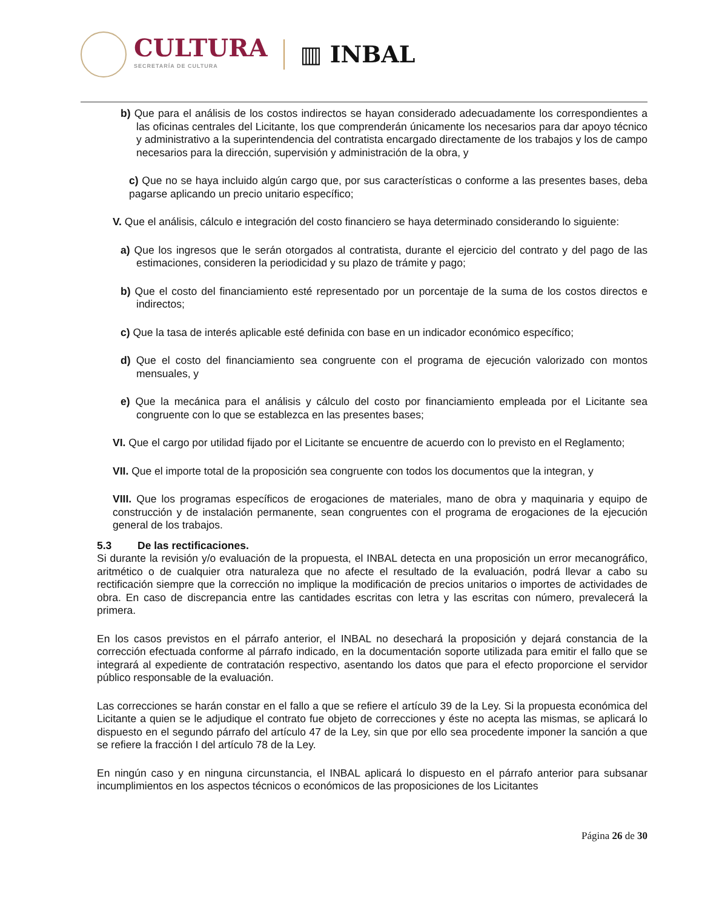CULTURA
SECRETARÍA DE CULTURA
▥ INBAL
b) Que para el análisis de los costos indirectos se hayan considerado adecuadamente los correspondientes a las oficinas centrales del Licitante, los que comprenderán únicamente los necesarios para dar apoyo técnico y administrativo a la superintendencia del contratista encargado directamente de los trabajos y los de campo necesarios para la dirección, supervisión y administración de la obra, y
c) Que no se haya incluido algún cargo que, por sus características o conforme a las presentes bases, deba pagarse aplicando un precio unitario específico;
V. Que el análisis, cálculo e integración del costo financiero se haya determinado considerando lo siguiente:
a) Que los ingresos que le serán otorgados al contratista, durante el ejercicio del contrato y del pago de las estimaciones, consideren la periodicidad y su plazo de trámite y pago;
b) Que el costo del financiamiento esté representado por un porcentaje de la suma de los costos directos e indirectos;
c) Que la tasa de interés aplicable esté definida con base en un indicador económico específico;
d) Que el costo del financiamiento sea congruente con el programa de ejecución valorizado con montos mensuales, y
e) Que la mecánica para el análisis y cálculo del costo por financiamiento empleada por el Licitante sea congruente con lo que se establezca en las presentes bases;
VI. Que el cargo por utilidad fijado por el Licitante se encuentre de acuerdo con lo previsto en el Reglamento;
VII. Que el importe total de la proposición sea congruente con todos los documentos que la integran, y
VIII. Que los programas específicos de erogaciones de materiales, mano de obra y maquinaria y equipo de construcción y de instalación permanente, sean congruentes con el programa de erogaciones de la ejecución general de los trabajos.
5.3 De las rectificaciones.
Si durante la revisión y/o evaluación de la propuesta, el INBAL detecta en una proposición un error mecanográfico, aritmético o de cualquier otra naturaleza que no afecte el resultado de la evaluación, podrá llevar a cabo su rectificación siempre que la corrección no implique la modificación de precios unitarios o importes de actividades de obra. En caso de discrepancia entre las cantidades escritas con letra y las escritas con número, prevalecerá la primera.
En los casos previstos en el párrafo anterior, el INBAL no desechará la proposición y dejará constancia de la corrección efectuada conforme al párrafo indicado, en la documentación soporte utilizada para emitir el fallo que se integrará al expediente de contratación respectivo, asentando los datos que para el efecto proporcione el servidor público responsable de la evaluación.
Las correcciones se harán constar en el fallo a que se refiere el artículo 39 de la Ley. Si la propuesta económica del Licitante a quien se le adjudique el contrato fue objeto de correcciones y éste no acepta las mismas, se aplicará lo dispuesto en el segundo párrafo del artículo 47 de la Ley, sin que por ello sea procedente imponer la sanción a que se refiere la fracción I del artículo 78 de la Ley.
En ningún caso y en ninguna circunstancia, el INBAL aplicará lo dispuesto en el párrafo anterior para subsanar incumplimientos en los aspectos técnicos o económicos de las proposiciones de los Licitantes
Página 26 de 30